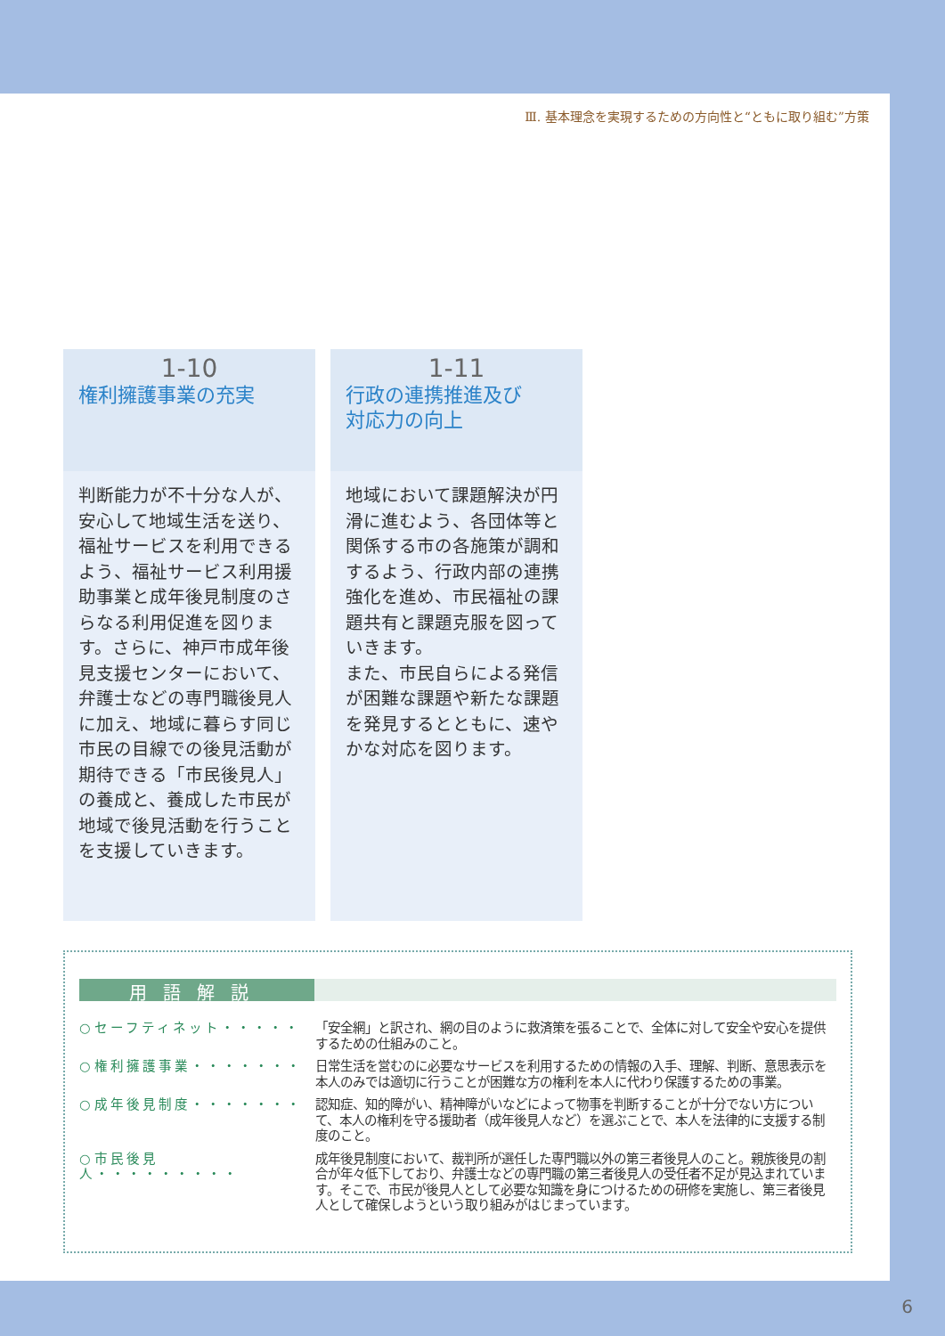Ⅲ. 基本理念を実現するための方向性と“ともに取り組む”方策
1-10
権利擁護事業の充実
判断能力が不十分な人が、安心して地域生活を送り、福祉サービスを利用できるよう、福祉サービス利用援助事業と成年後見制度のさらなる利用促進を図ります。さらに、神戸市成年後見支援センターにおいて、弁護士などの専門職後見人に加え、地域に暮らす同じ市民の目線での後見活動が期待できる「市民後見人」の養成と、養成した市民が地域で後見活動を行うことを支援していきます。
1-11
行政の連携推進及び
対応力の向上
地域において課題解決が円滑に進むよう、各団体等と関係する市の各施策が調和するよう、行政内部の連携強化を進め、市民福祉の課題共有と課題克服を図っていきます。
また、市民自らによる発信が困難な課題や新たな課題を発見するとともに、速やかな対応を図ります。
用語解説
○セーフティネット・・・・・ 「安全網」と訳され、網の目のように救済策を張ることで、全体に対して安全や安心を提供するための仕組みのこと。
○権利擁護事業・・・・・・・ 日常生活を営むのに必要なサービスを利用するための情報の入手、理解、判断、意思表示を本人のみでは適切に行うことが困難な方の権利を本人に代わり保護するための事業。
○成年後見制度・・・・・・・ 認知症、知的障がい、精神障がいなどによって物事を判断することが十分でない方について、本人の権利を守る援助者（成年後見人など）を選ぶことで、本人を法律的に支援する制度のこと。
○市民後見人・・・・・・・・・
成年後見制度において、裁判所が選任した専門職以外の第三者後見人のこと。親族後見の割合が年々低下しており、弁護士などの専門職の第三者後見人の受任者不足が見込まれています。そこで、市民が後見人として必要な知識を身につけるための研修を実施し、第三者後見人として確保しようという取り組みがはじまっています。
6